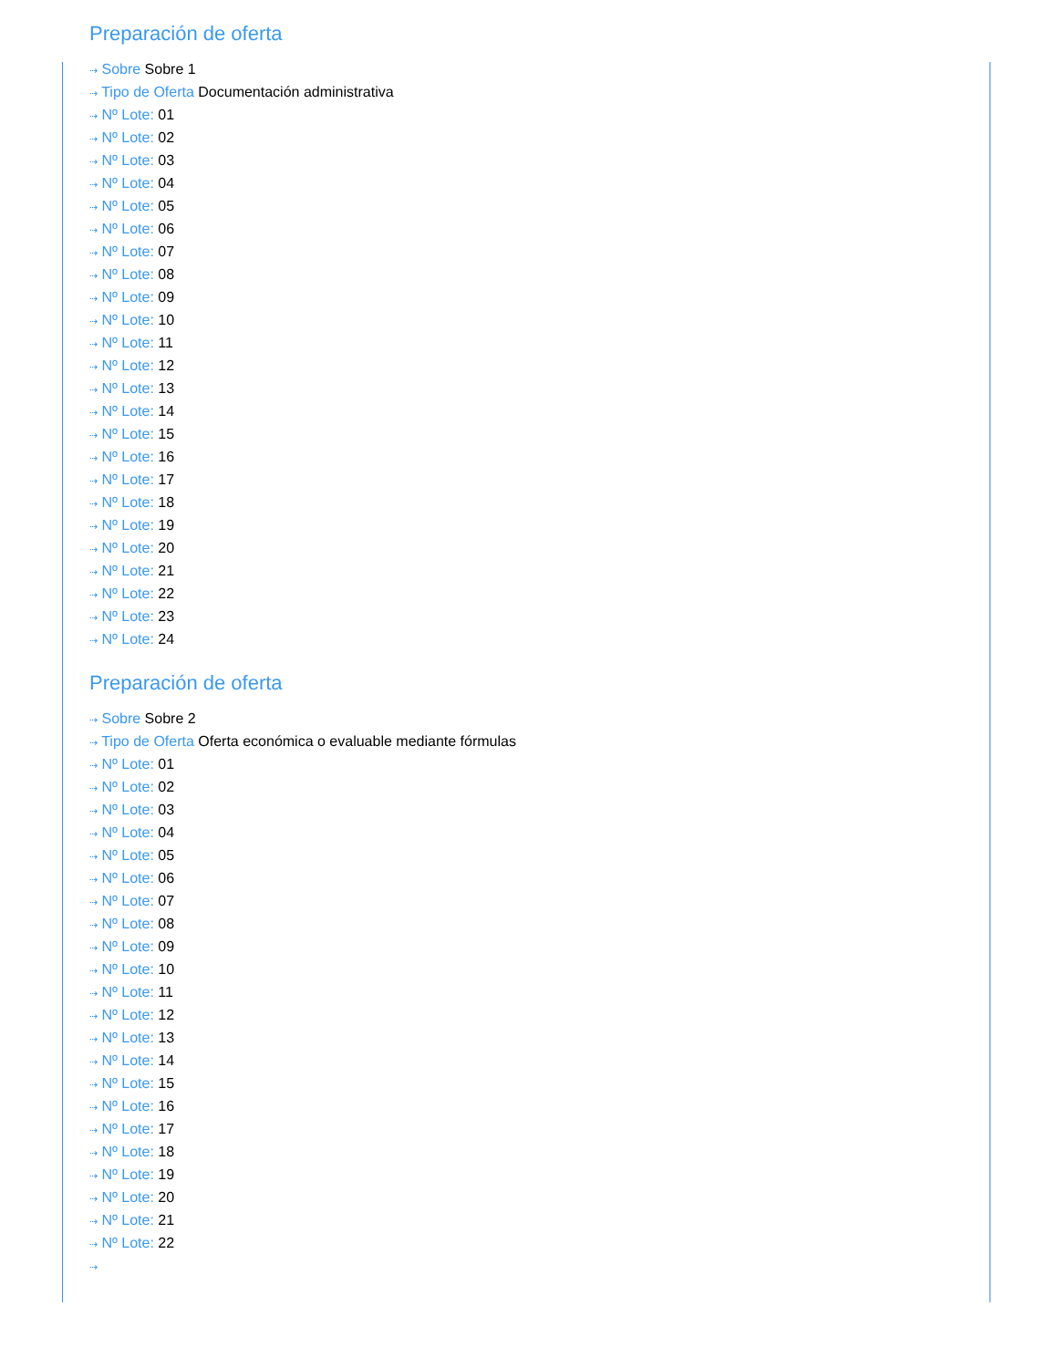Preparación de oferta
⇢ Sobre Sobre 1
⇢ Tipo de Oferta Documentación administrativa
⇢ Nº Lote: 01
⇢ Nº Lote: 02
⇢ Nº Lote: 03
⇢ Nº Lote: 04
⇢ Nº Lote: 05
⇢ Nº Lote: 06
⇢ Nº Lote: 07
⇢ Nº Lote: 08
⇢ Nº Lote: 09
⇢ Nº Lote: 10
⇢ Nº Lote: 11
⇢ Nº Lote: 12
⇢ Nº Lote: 13
⇢ Nº Lote: 14
⇢ Nº Lote: 15
⇢ Nº Lote: 16
⇢ Nº Lote: 17
⇢ Nº Lote: 18
⇢ Nº Lote: 19
⇢ Nº Lote: 20
⇢ Nº Lote: 21
⇢ Nº Lote: 22
⇢ Nº Lote: 23
⇢ Nº Lote: 24
Preparación de oferta
⇢ Sobre Sobre 2
⇢ Tipo de Oferta Oferta económica o evaluable mediante fórmulas
⇢ Nº Lote: 01
⇢ Nº Lote: 02
⇢ Nº Lote: 03
⇢ Nº Lote: 04
⇢ Nº Lote: 05
⇢ Nº Lote: 06
⇢ Nº Lote: 07
⇢ Nº Lote: 08
⇢ Nº Lote: 09
⇢ Nº Lote: 10
⇢ Nº Lote: 11
⇢ Nº Lote: 12
⇢ Nº Lote: 13
⇢ Nº Lote: 14
⇢ Nº Lote: 15
⇢ Nº Lote: 16
⇢ Nº Lote: 17
⇢ Nº Lote: 18
⇢ Nº Lote: 19
⇢ Nº Lote: 20
⇢ Nº Lote: 21
⇢ Nº Lote: 22
⇢